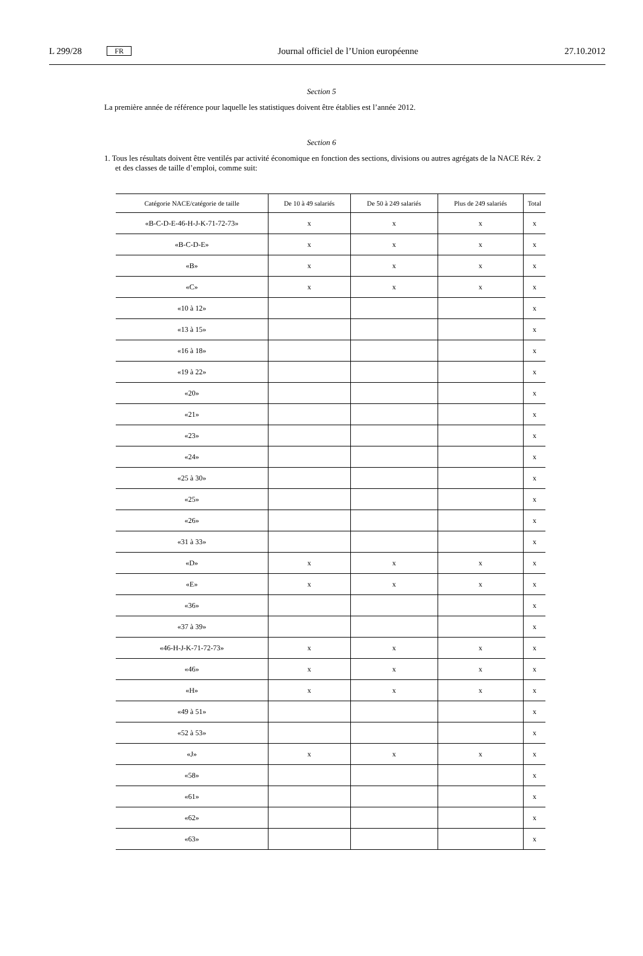L 299/28 FR Journal officiel de l’Union européenne 27.10.2012
Section 5
La première année de référence pour laquelle les statistiques doivent être établies est l’année 2012.
Section 6
1. Tous les résultats doivent être ventilés par activité économique en fonction des sections, divisions ou autres agrégats de la NACE Rév. 2 et des classes de taille d’emploi, comme suit:
| Catégorie NACE/catégorie de taille | De 10 à 49 salariés | De 50 à 249 salariés | Plus de 249 salariés | Total |
| --- | --- | --- | --- | --- |
| «B-C-D-E-46-H-J-K-71-72-73» | x | x | x | x |
| «B-C-D-E» | x | x | x | x |
| «B» | x | x | x | x |
| «C» | x | x | x | x |
| «10 à 12» | | | | x |
| «13 à 15» | | | | x |
| «16 à 18» | | | | x |
| «19 à 22» | | | | x |
| «20» | | | | x |
| «21» | | | | x |
| «23» | | | | x |
| «24» | | | | x |
| «25 à 30» | | | | x |
| «25» | | | | x |
| «26» | | | | x |
| «31 à 33» | | | | x |
| «D» | x | x | x | x |
| «E» | x | x | x | x |
| «36» | | | | x |
| «37 à 39» | | | | x |
| «46-H-J-K-71-72-73» | x | x | x | x |
| «46» | x | x | x | x |
| «H» | x | x | x | x |
| «49 à 51» | | | | x |
| «52 à 53» | | | | x |
| «J» | x | x | x | x |
| «58» | | | | x |
| «61» | | | | x |
| «62» | | | | x |
| «63» | | | | x |